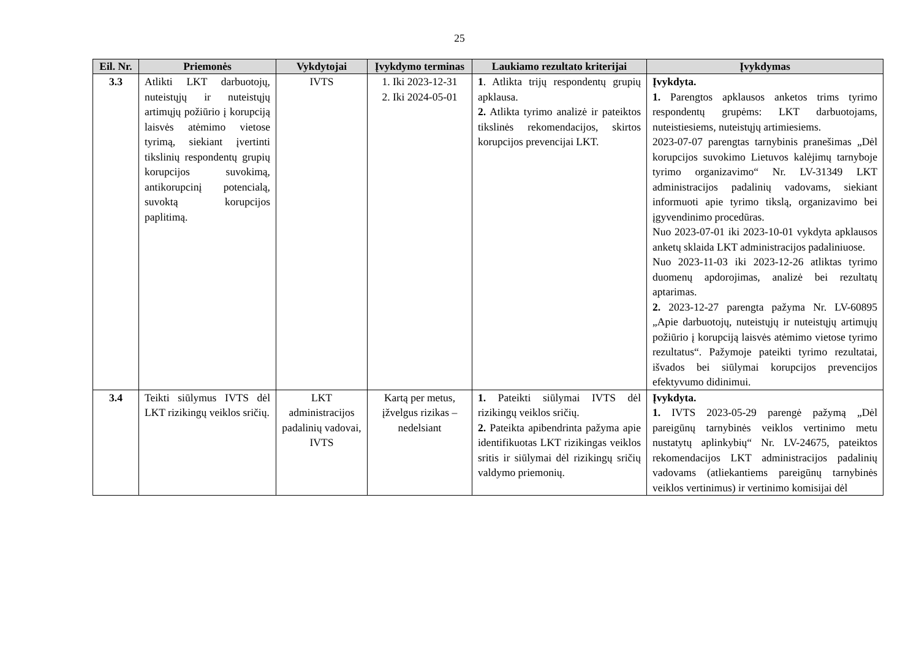25
| Eil. Nr. | Priemonės | Vykdytojai | Įvykdymo terminas | Laukiamo rezultato kriterijai | Įvykdymas |
| --- | --- | --- | --- | --- | --- |
| 3.3 | Atlikti LKT darbuotojų, nuteistųjų ir nuteistųjų artimųjų požiūrio į korupciją laisvės atėmimo vietose tyrimą, siekiant įvertinti tikslinių respondentų grupių korupcijos suvokimą, antikorupcinį potencialą, suvoktą korupcijos paplitimą. | IVTS | 1. Iki 2023-12-31 2. Iki 2024-05-01 | 1 . Atlikta trijų respondentų grupių apklausa. 2. Atlikta tyrimo analizė ir pateiktos tikslinės rekomendacijos, skirtos korupcijos prevencijai LKT. | Įvykdyta. 1. Parengtos apklausos anketos trims tyrimo respondentų grupėms: LKT darbuotojams, nuteistiesiems, nuteistųjų artimiesiems. 2023-07-07 parengtas tarnybinis pranešimas „Dėl korupcijos suvokimo Lietuvos kalėjimų tarnyboje tyrimo organizavimo“ Nr. LV-31349 LKT administracijos padalinių vadovams, siekiant informuoti apie tyrimo tikslą, organizavimo bei įgyvendinimo procedūras. Nuo 2023-07-01 iki 2023-10-01 vykdyta apklausos anketų sklaida LKT administracijos padaliniuose. Nuo 2023-11-03 iki 2023-12-26 atliktas tyrimo duomenų apdorojimas, analizė bei rezultatų aptarimas. 2. 2023-12-27 parengta pažyma Nr. LV-60895 „Apie darbuotojų, nuteistųjų ir nuteistųjų artimųjų požiūrio į korupciją laisvės atėmimo vietose tyrimo rezultatus“. Pažymoje pateikti tyrimo rezultatai, išvados bei siūlymai korupcijos prevencijos efektyvumo didinimui. |
| 3.4 | Teikti siūlymus IVTS dėl LKT rizikingų veiklos sričių. | LKT administracijos padalinių vadovai, IVTS | Kartą per metus, įžvelgus rizikas – nedelsiant | 1. Pateikti siūlymai IVTS dėl rizikingų veiklos sričių. 2. Pateikta apibendrinta pažyma apie identifikuotas LKT rizikingas veiklos sritis ir siūlymai dėl rizikingų sričių valdymo priemonių. | Įvykdyta. 1. IVTS 2023-05-29 parengė pažymą „Dėl pareigūnų tarnybinės veiklos vertinimo metu nustatytų aplinkybių“ Nr. LV-24675, pateiktos rekomendacijos LKT administracijos padalinių vadovams (atliekantiems pareigūnų tarnybinės veiklos vertinimus) ir vertinimo komisijai dėl |